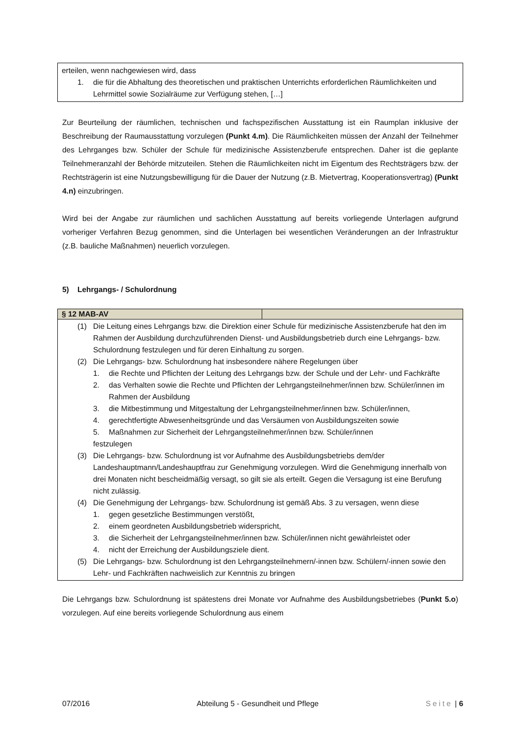erteilen, wenn nachgewiesen wird, dass
1. die für die Abhaltung des theoretischen und praktischen Unterrichts erforderlichen Räumlichkeiten und Lehrmittel sowie Sozialräume zur Verfügung stehen, […]
Zur Beurteilung der räumlichen, technischen und fachspezifischen Ausstattung ist ein Raumplan inklusive der Beschreibung der Raumausstattung vorzulegen (Punkt 4.m). Die Räumlichkeiten müssen der Anzahl der Teilnehmer des Lehrganges bzw. Schüler der Schule für medizinische Assistenzberufe entsprechen. Daher ist die geplante Teilnehmeranzahl der Behörde mitzuteilen. Stehen die Räumlichkeiten nicht im Eigentum des Rechtsträgers bzw. der Rechtsträgerin ist eine Nutzungsbewilligung für die Dauer der Nutzung (z.B. Mietvertrag, Kooperationsvertrag) (Punkt 4.n) einzubringen.
Wird bei der Angabe zur räumlichen und sachlichen Ausstattung auf bereits vorliegende Unterlagen aufgrund vorheriger Verfahren Bezug genommen, sind die Unterlagen bei wesentlichen Veränderungen an der Infrastruktur (z.B. bauliche Maßnahmen) neuerlich vorzulegen.
5) Lehrgangs- / Schulordnung
| § 12 MAB-AV | |
| --- | --- |
| (1) Die Leitung eines Lehrgangs bzw. die Direktion einer Schule für medizinische Assistenzberufe hat den im Rahmen der Ausbildung durchzuführenden Dienst- und Ausbildungsbetrieb durch eine Lehrgangs- bzw. Schulordnung festzulegen und für deren Einhaltung zu sorgen. (2) Die Lehrgangs- bzw. Schulordnung hat insbesondere nähere Regelungen über 1. die Rechte und Pflichten der Leitung des Lehrgangs bzw. der Schule und der Lehr- und Fachkräfte 2. das Verhalten sowie die Rechte und Pflichten der Lehrgangsteilnehmer/innen bzw. Schüler/innen im Rahmen der Ausbildung 3. die Mitbestimmung und Mitgestaltung der Lehrgangsteilnehmer/innen bzw. Schüler/innen, 4. gerechtfertigte Abwesenheitsgründe und das Versäumen von Ausbildungszeiten sowie 5. Maßnahmen zur Sicherheit der Lehrgangsteilnehmer/innen bzw. Schüler/innen festzulegen (3) Die Lehrgangs- bzw. Schulordnung ist vor Aufnahme des Ausbildungsbetriebs dem/der Landeshauptmann/Landeshauptfrau zur Genehmigung vorzulegen. Wird die Genehmigung innerhalb von drei Monaten nicht bescheidmäßig versagt, so gilt sie als erteilt. Gegen die Versagung ist eine Berufung nicht zulässig. (4) Die Genehmigung der Lehrgangs- bzw. Schulordnung ist gemäß Abs. 3 zu versagen, wenn diese 1. gegen gesetzliche Bestimmungen verstößt, 2. einem geordneten Ausbildungsbetrieb widerspricht, 3. die Sicherheit der Lehrgangsteilnehmer/innen bzw. Schüler/innen nicht gewährleistet oder 4. nicht der Erreichung der Ausbildungsziele dient. (5) Die Lehrgangs- bzw. Schulordnung ist den Lehrgangsteilnehmern/-innen bzw. Schülern/-innen sowie den Lehr- und Fachkräften nachweislich zur Kenntnis zu bringen | |
Die Lehrgangs bzw. Schulordnung ist spätestens drei Monate vor Aufnahme des Ausbildungsbetriebes (Punkt 5.o) vorzulegen. Auf eine bereits vorliegende Schulordnung aus einem
07/2016 Abteilung 5 - Gesundheit und Pflege Seite | 6